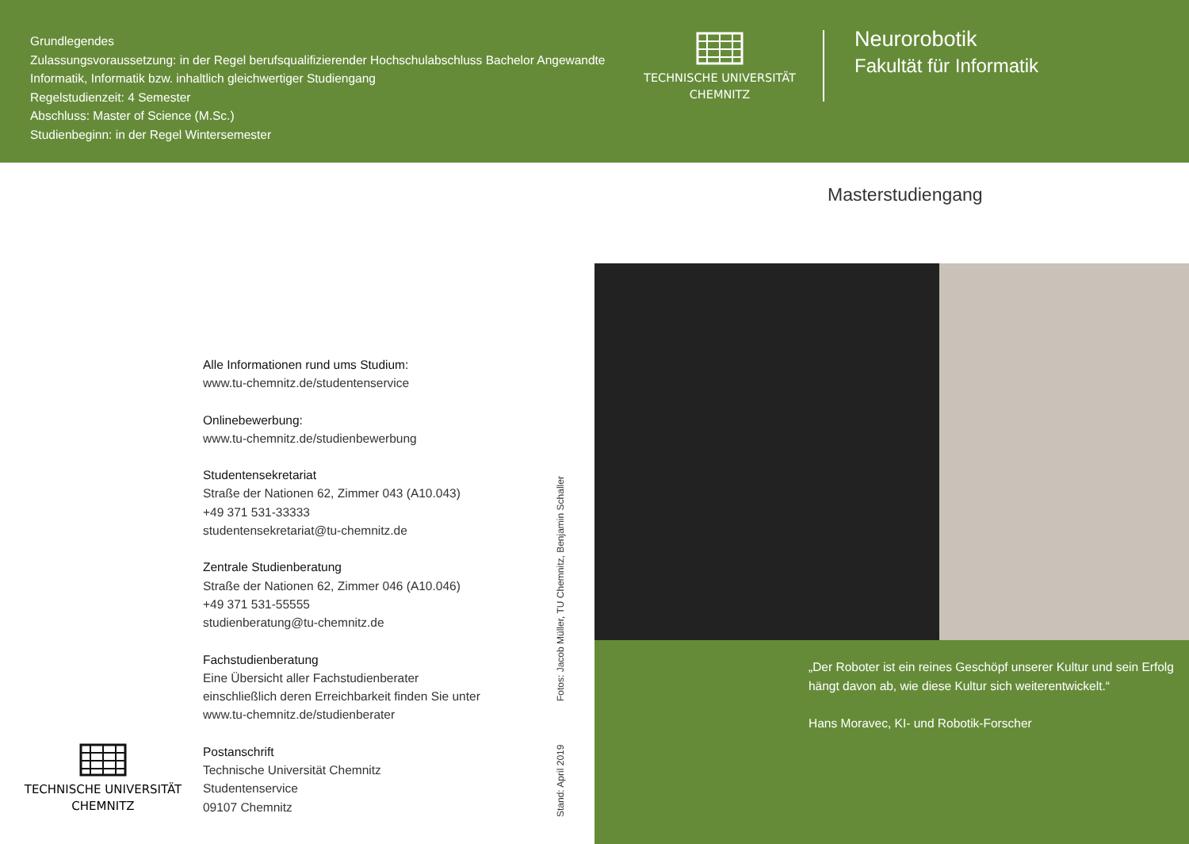Grundlegendes
Zulassungsvoraussetzung: in der Regel berufsqualifizierender Hochschulabschluss Bachelor Angewandte Informatik, Informatik bzw. inhaltlich gleichwertiger Studiengang
Regelstudienzeit: 4 Semester
Abschluss: Master of Science (M.Sc.)
Studienbeginn: in der Regel Wintersemester
TECHNISCHE UNIVERSITÄT
CHEMNITZ
Neurorobotik
Fakultät für Informatik
Masterstudiengang
Alle Informationen rund ums Studium:
www.tu-chemnitz.de/studentenservice
Onlinebewerbung:
www.tu-chemnitz.de/studienbewerbung
Studentensekretariat
Straße der Nationen 62, Zimmer 043 (A10.043)
+49 371 531-33333
studentensekretariat@tu-chemnitz.de
Zentrale Studienberatung
Straße der Nationen 62, Zimmer 046 (A10.046)
+49 371 531-55555
studienberatung@tu-chemnitz.de
Fachstudienberatung
Eine Übersicht aller Fachstudienberater
einschließlich deren Erreichbarkeit finden Sie unter
www.tu-chemnitz.de/studienberater
Postanschrift
Technische Universität Chemnitz
Studentenservice
09107 Chemnitz
TECHNISCHE UNIVERSITÄT
CHEMNITZ
Stand: April 2019 Fotos: Jacob Müller, TU Chemnitz, Benjamin Schaller
„Der Roboter ist ein reines Geschöpf unserer Kultur und sein Erfolg hängt davon ab, wie diese Kultur sich weiterentwickelt.“
Hans Moravec, KI- und Robotik-Forscher